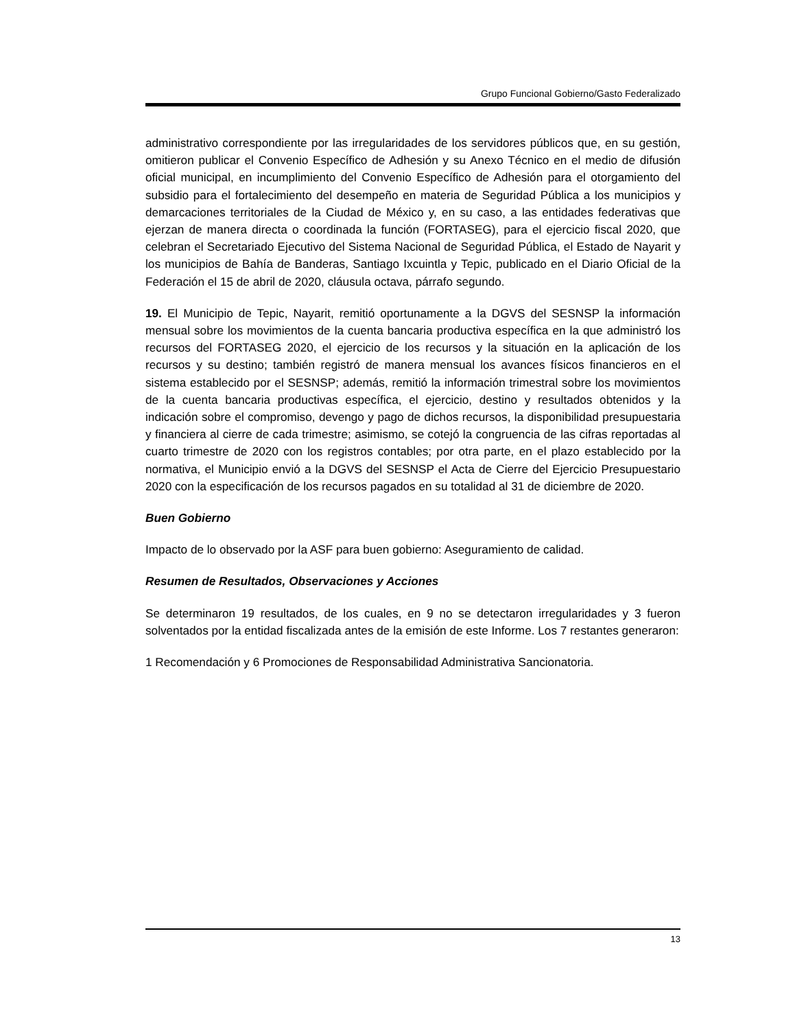Grupo Funcional Gobierno/Gasto Federalizado
administrativo correspondiente por las irregularidades de los servidores públicos que, en su gestión, omitieron publicar el Convenio Específico de Adhesión y su Anexo Técnico en el medio de difusión oficial municipal, en incumplimiento del Convenio Específico de Adhesión para el otorgamiento del subsidio para el fortalecimiento del desempeño en materia de Seguridad Pública a los municipios y demarcaciones territoriales de la Ciudad de México y, en su caso, a las entidades federativas que ejerzan de manera directa o coordinada la función (FORTASEG), para el ejercicio fiscal 2020, que celebran el Secretariado Ejecutivo del Sistema Nacional de Seguridad Pública, el Estado de Nayarit y los municipios de Bahía de Banderas, Santiago Ixcuintla y Tepic, publicado en el Diario Oficial de la Federación el 15 de abril de 2020, cláusula octava, párrafo segundo.
19. El Municipio de Tepic, Nayarit, remitió oportunamente a la DGVS del SESNSP la información mensual sobre los movimientos de la cuenta bancaria productiva específica en la que administró los recursos del FORTASEG 2020, el ejercicio de los recursos y la situación en la aplicación de los recursos y su destino; también registró de manera mensual los avances físicos financieros en el sistema establecido por el SESNSP; además, remitió la información trimestral sobre los movimientos de la cuenta bancaria productivas específica, el ejercicio, destino y resultados obtenidos y la indicación sobre el compromiso, devengo y pago de dichos recursos, la disponibilidad presupuestaria y financiera al cierre de cada trimestre; asimismo, se cotejó la congruencia de las cifras reportadas al cuarto trimestre de 2020 con los registros contables; por otra parte, en el plazo establecido por la normativa, el Municipio envió a la DGVS del SESNSP el Acta de Cierre del Ejercicio Presupuestario 2020 con la especificación de los recursos pagados en su totalidad al 31 de diciembre de 2020.
Buen Gobierno
Impacto de lo observado por la ASF para buen gobierno: Aseguramiento de calidad.
Resumen de Resultados, Observaciones y Acciones
Se determinaron 19 resultados, de los cuales, en 9 no se detectaron irregularidades y 3 fueron solventados por la entidad fiscalizada antes de la emisión de este Informe. Los 7 restantes generaron:
1 Recomendación y 6 Promociones de Responsabilidad Administrativa Sancionatoria.
13